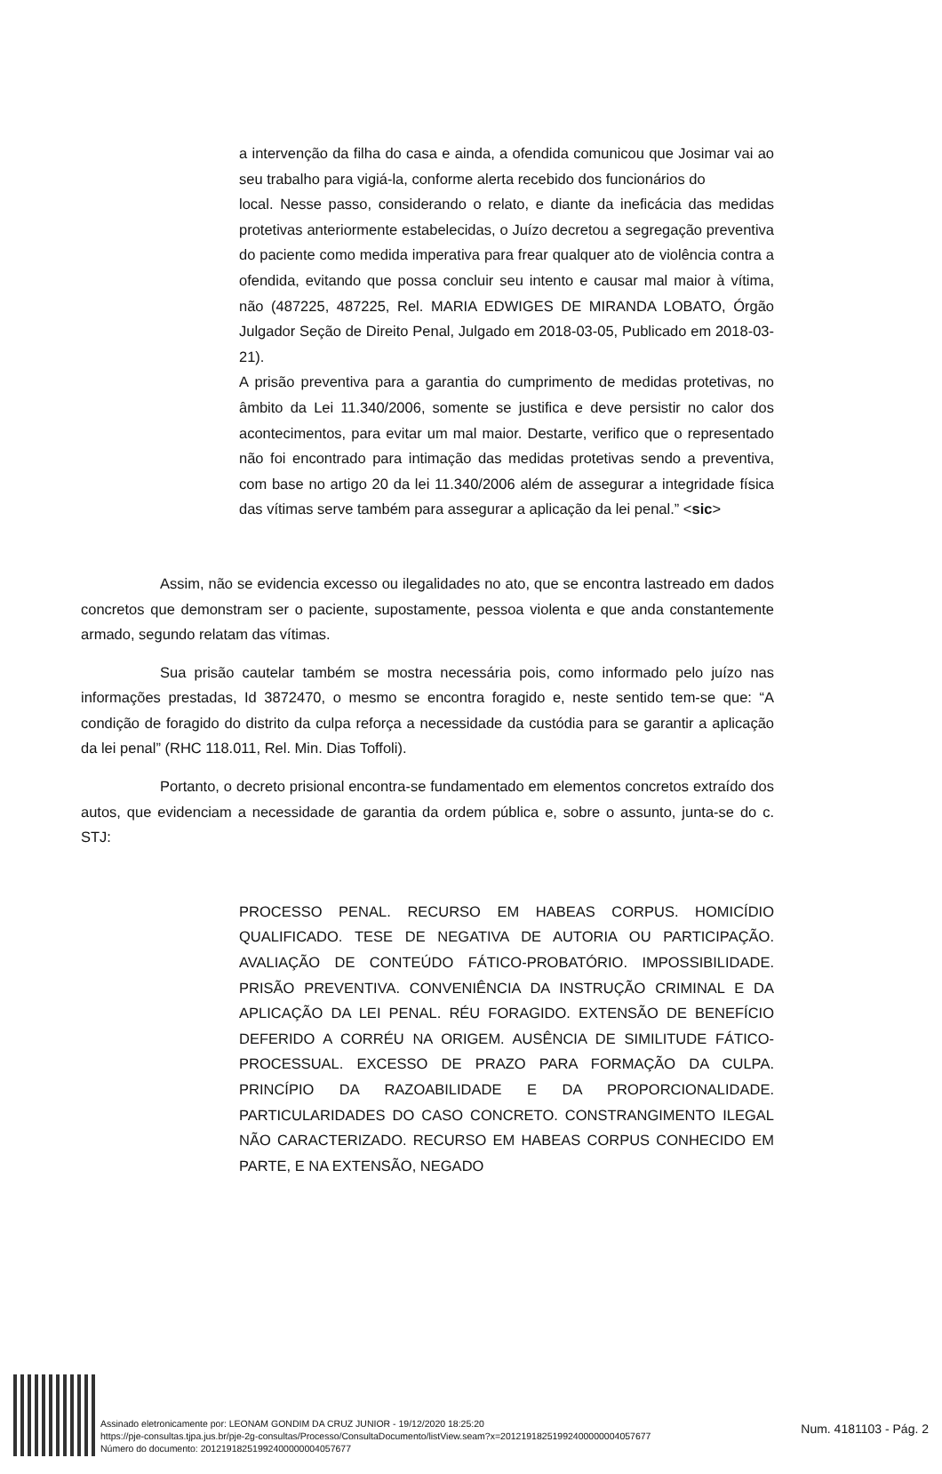a intervenção da filha do casa e ainda, a ofendida comunicou que Josimar vai ao seu trabalho para vigiá-la, conforme alerta recebido dos funcionários do
local. Nesse passo, considerando o relato, e diante da ineficácia das medidas protetivas anteriormente estabelecidas, o Juízo decretou a segregação preventiva do paciente como medida imperativa para frear qualquer ato de violência contra a ofendida, evitando que possa concluir seu intento e causar mal maior à vítima, não (487225, 487225, Rel. MARIA EDWIGES DE MIRANDA LOBATO, Órgão Julgador Seção de Direito Penal, Julgado em 2018-03-05, Publicado em 2018-03-21).
A prisão preventiva para a garantia do cumprimento de medidas protetivas, no âmbito da Lei 11.340/2006, somente se justifica e deve persistir no calor dos acontecimentos, para evitar um mal maior. Destarte, verifico que o representado não foi encontrado para intimação das medidas protetivas sendo a preventiva, com base no artigo 20 da lei 11.340/2006 além de assegurar a integridade física das vítimas serve também para assegurar a aplicação da lei penal.” <sic>
Assim, não se evidencia excesso ou ilegalidades no ato, que se encontra lastreado em dados concretos que demonstram ser o paciente, supostamente, pessoa violenta e que anda constantemente armado, segundo relatam das vítimas.
Sua prisão cautelar também se mostra necessária pois, como informado pelo juízo nas informações prestadas, Id 3872470, o mesmo se encontra foragido e, neste sentido tem-se que: “A condição de foragido do distrito da culpa reforça a necessidade da custódia para se garantir a aplicação da lei penal” (RHC 118.011, Rel. Min. Dias Toffoli).
Portanto, o decreto prisional encontra-se fundamentado em elementos concretos extraído dos autos, que evidenciam a necessidade de garantia da ordem pública e, sobre o assunto, junta-se do c. STJ:
PROCESSO PENAL. RECURSO EM HABEAS CORPUS. HOMICÍDIO QUALIFICADO. TESE DE NEGATIVA DE AUTORIA OU PARTICIPAÇÃO. AVALIAÇÃO DE CONTEÚDO FÁTICO-PROBATÓRIO. IMPOSSIBILIDADE. PRISÃO PREVENTIVA. CONVENIÊNCIA DA INSTRUÇÃO CRIMINAL E DA APLICAÇÃO DA LEI PENAL. RÉU FORAGIDO. EXTENSÃO DE BENEFÍCIO DEFERIDO A CORRÉU NA ORIGEM. AUSÊNCIA DE SIMILITUDE FÁTICO-PROCESSUAL. EXCESSO DE PRAZO PARA FORMAÇÃO DA CULPA. PRINCÍPIO DA RAZOABILIDADE E DA PROPORCIONALIDADE. PARTICULARIDADES DO CASO CONCRETO. CONSTRANGIMENTO ILEGAL NÃO CARACTERIZADO. RECURSO EM HABEAS CORPUS CONHECIDO EM PARTE, E NA EXTENSÃO, NEGADO
Assinado eletronicamente por: LEONAM GONDIM DA CRUZ JUNIOR - 19/12/2020 18:25:20
https://pje-consultas.tjpa.jus.br/pje-2g-consultas/Processo/ConsultaDocumento/listView.seam?x=20121918251992400000004057677
Número do documento: 20121918251992400000004057677
Num. 4181103 - Pág. 2